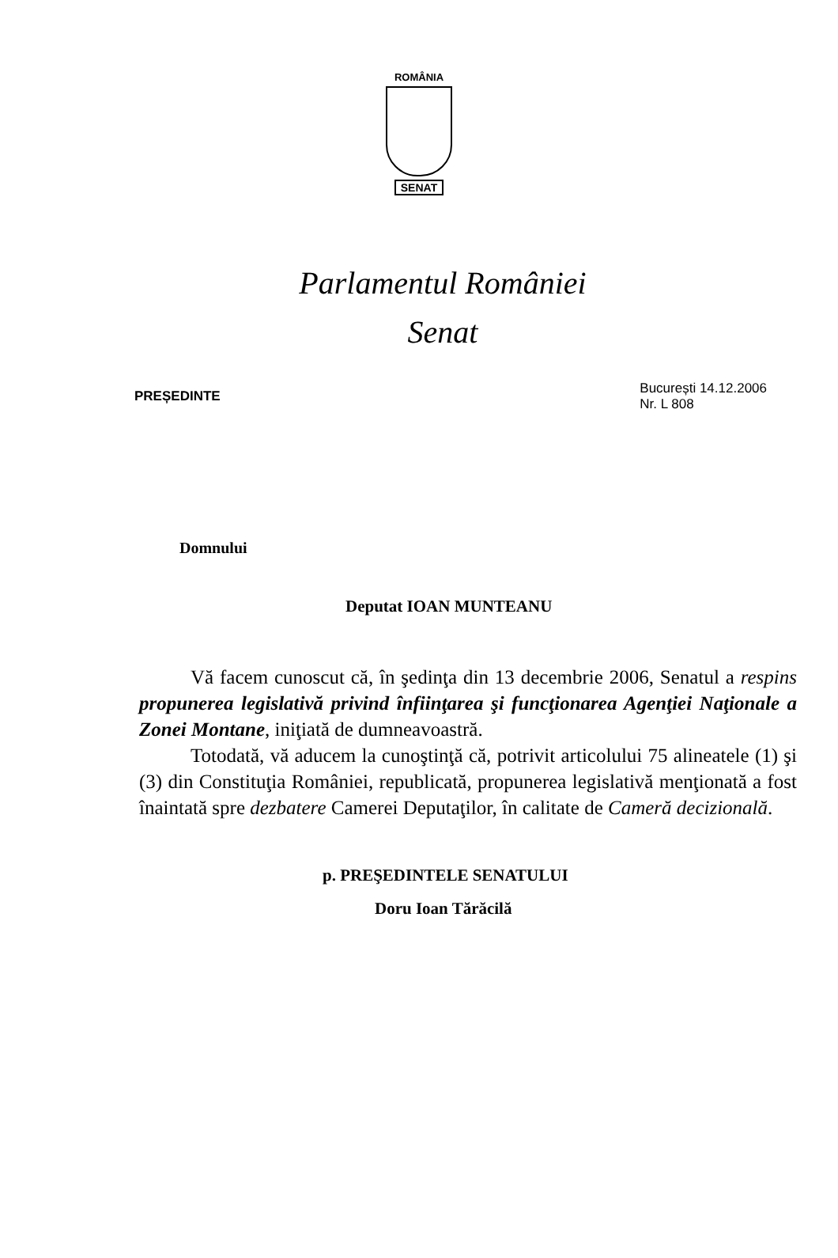ROMÂNIA
SENAT
Parlamentul României
Senat
PREȘEDINTE
București 14.12.2006
Nr. L 808
Domnului
Deputat IOAN MUNTEANU
Vă facem cunoscut că, în şedinţa din 13 decembrie 2006, Senatul a respins propunerea legislativă privind înfiinţarea şi funcţionarea Agenţiei Naţionale a Zonei Montane, iniţiată de dumneavoastră.
Totodată, vă aducem la cunoştinţă că, potrivit articolului 75 alineatele (1) şi (3) din Constituţia României, republicată, propunerea legislativă menţionată a fost înaintată spre dezbatere Camerei Deputaţilor, în calitate de Cameră decizională.
p. PREŞEDINTELE SENATULUI
Doru Ioan Tărăcilă